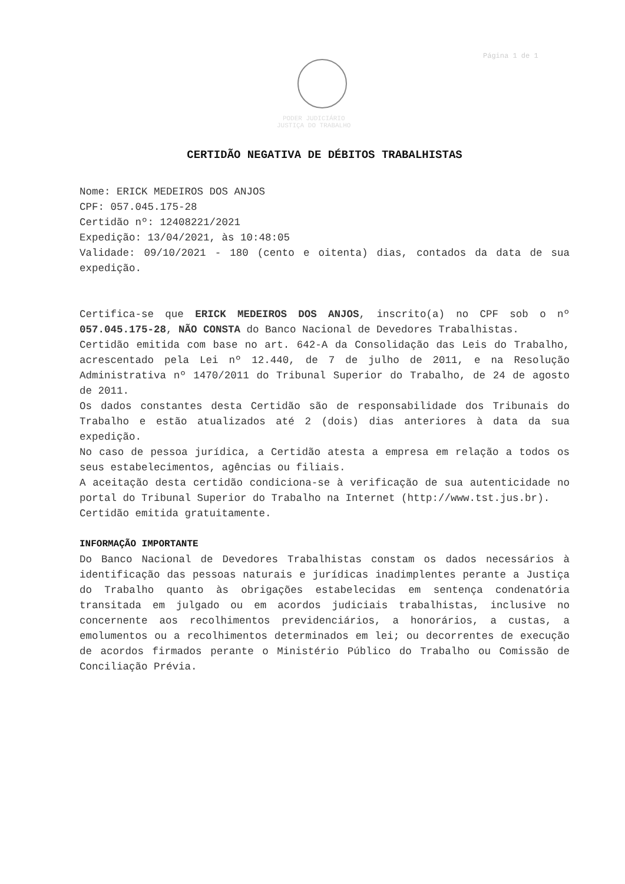Página 1 de 1
PODER JUDICIÁRIO
JUSTIÇA DO TRABALHO
CERTIDÃO NEGATIVA DE DÉBITOS TRABALHISTAS
Nome: ERICK MEDEIROS DOS ANJOS
CPF: 057.045.175-28
Certidão nº: 12408221/2021
Expedição: 13/04/2021, às 10:48:05
Validade: 09/10/2021 - 180 (cento e oitenta) dias, contados da data de sua expedição.
Certifica-se que ERICK MEDEIROS DOS ANJOS, inscrito(a) no CPF sob o nº 057.045.175-28, NÃO CONSTA do Banco Nacional de Devedores Trabalhistas.
Certidão emitida com base no art. 642-A da Consolidação das Leis do Trabalho, acrescentado pela Lei nº 12.440, de 7 de julho de 2011, e na Resolução Administrativa nº 1470/2011 do Tribunal Superior do Trabalho, de 24 de agosto de 2011.
Os dados constantes desta Certidão são de responsabilidade dos Tribunais do Trabalho e estão atualizados até 2 (dois) dias anteriores à data da sua expedição.
No caso de pessoa jurídica, a Certidão atesta a empresa em relação a todos os seus estabelecimentos, agências ou filiais.
A aceitação desta certidão condiciona-se à verificação de sua autenticidade no portal do Tribunal Superior do Trabalho na Internet (http://www.tst.jus.br).
Certidão emitida gratuitamente.
INFORMAÇÃO IMPORTANTE
Do Banco Nacional de Devedores Trabalhistas constam os dados necessários à identificação das pessoas naturais e jurídicas inadimplentes perante a Justiça do Trabalho quanto às obrigações estabelecidas em sentença condenatória transitada em julgado ou em acordos judiciais trabalhistas, inclusive no concernente aos recolhimentos previdenciários, a honorários, a custas, a emolumentos ou a recolhimentos determinados em lei; ou decorrentes de execução de acordos firmados perante o Ministério Público do Trabalho ou Comissão de Conciliação Prévia.